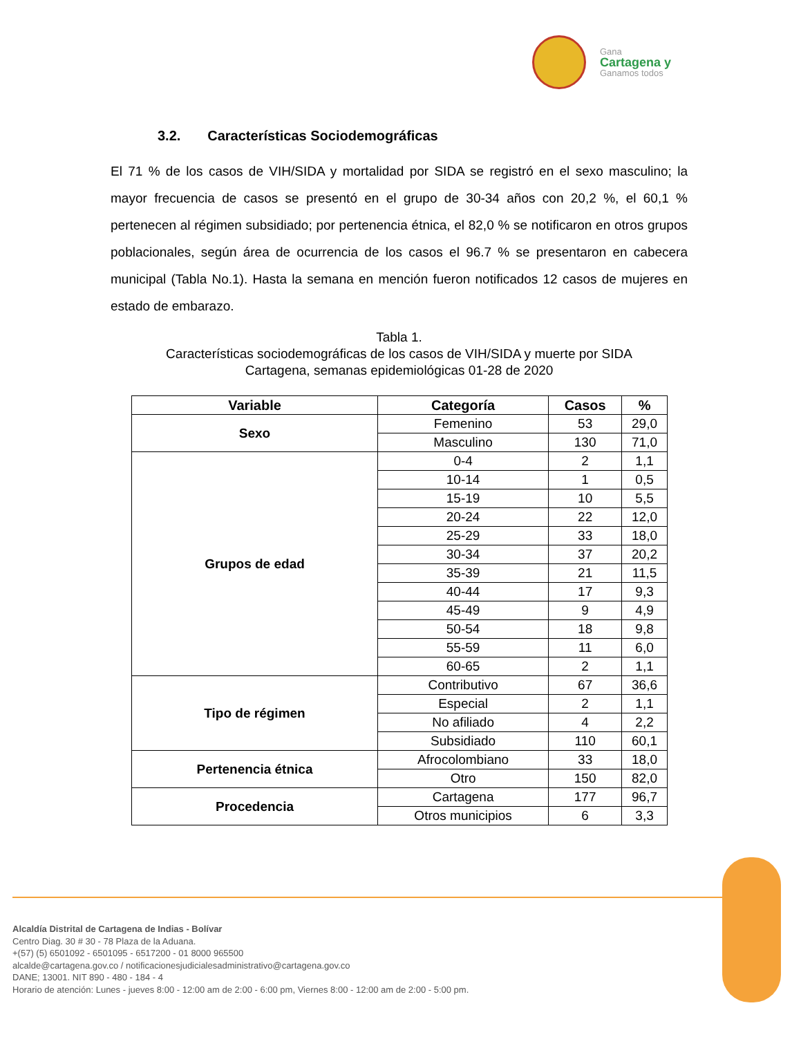Gana
Cartagena y
Ganamos todos
3.2. Características Sociodemográficas
El 71 % de los casos de VIH/SIDA y mortalidad por SIDA se registró en el sexo masculino; la mayor frecuencia de casos se presentó en el grupo de 30-34 años con 20,2 %, el 60,1 % pertenecen al régimen subsidiado; por pertenencia étnica, el 82,0 % se notificaron en otros grupos poblacionales, según área de ocurrencia de los casos el 96.7 % se presentaron en cabecera municipal (Tabla No.1). Hasta la semana en mención fueron notificados 12 casos de mujeres en estado de embarazo.
Tabla 1.
Características sociodemográficas de los casos de VIH/SIDA y muerte por SIDA
Cartagena, semanas epidemiológicas 01-28 de 2020
| Variable | Categoría | Casos | % |
| --- | --- | --- | --- |
| Sexo | Femenino | 53 | 29,0 |
| | Masculino | 130 | 71,0 |
| Grupos de edad | 0-4 | 2 | 1,1 |
| | 10-14 | 1 | 0,5 |
| | 15-19 | 10 | 5,5 |
| | 20-24 | 22 | 12,0 |
| | 25-29 | 33 | 18,0 |
| | 30-34 | 37 | 20,2 |
| | 35-39 | 21 | 11,5 |
| | 40-44 | 17 | 9,3 |
| | 45-49 | 9 | 4,9 |
| | 50-54 | 18 | 9,8 |
| | 55-59 | 11 | 6,0 |
| | 60-65 | 2 | 1,1 |
| Tipo de régimen | Contributivo | 67 | 36,6 |
| | Especial | 2 | 1,1 |
| | No afiliado | 4 | 2,2 |
| | Subsidiado | 110 | 60,1 |
| Pertenencia étnica | Afrocolombiano | 33 | 18,0 |
| | Otro | 150 | 82,0 |
| Procedencia | Cartagena | 177 | 96,7 |
| | Otros municipios | 6 | 3,3 |
Alcaldía Distrital de Cartagena de Indias - Bolívar
Centro Diag. 30 # 30 - 78 Plaza de la Aduana.
+(57) (5) 6501092 - 6501095 - 6517200 - 01 8000 965500
alcalde@cartagena.gov.co / notificacionesjudicialesadministrativo@cartagena.gov.co
DANE; 13001. NIT 890 - 480 - 184 - 4
Horario de atención: Lunes - jueves 8:00 - 12:00 am de 2:00 - 6:00 pm, Viernes 8:00 - 12:00 am de 2:00 - 5:00 pm.